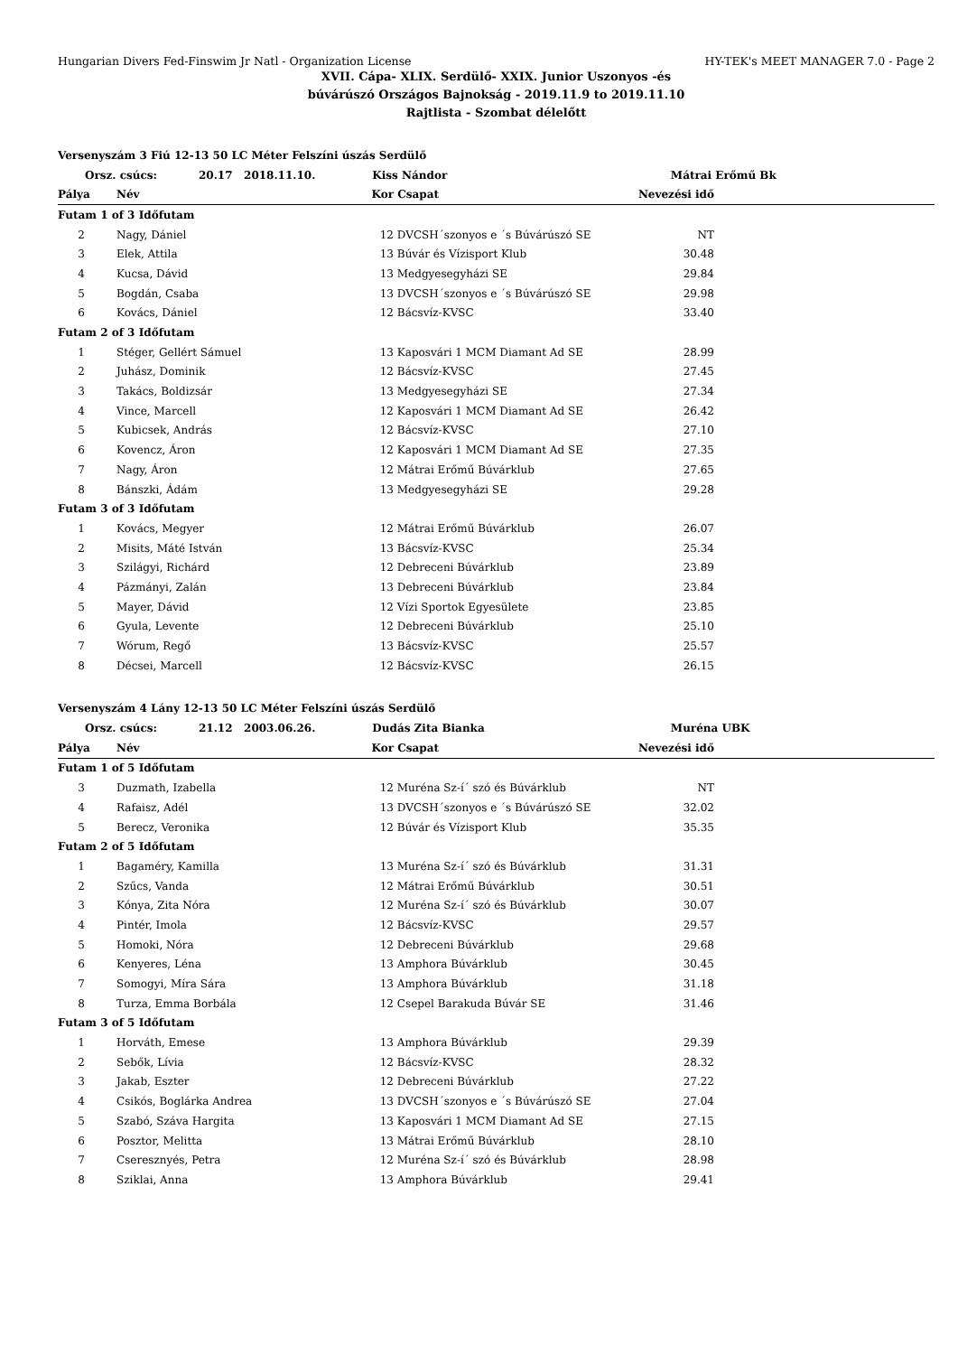Hungarian Divers Fed-Finswim Jr Natl - Organization License HY-TEK's MEET MANAGER 7.0 - Page 2
XVII. Cápa- XLIX. Serdülő- XXIX. Junior Uszonyos -és
búvárúszó Országos Bajnokság - 2019.11.9 to 2019.11.10
Rajtlista - Szombat délelőtt
| Versenyszám 3 Fiú 12-13 50 LC Méter Felszíni úszás Serdülő | | | | | | |
| | Orsz. csúcs: 20.17 2018.11.10. | | Kiss Nándor | | Mátrai Erőmű Bk | |
| Pálya | | Név | Kor | Csapat | Nevezési idő | |
| Futam 1 of 3 Időfutam | | | | | | |
| 2 | | Nagy, Dániel | 12 | DVCSH´szonyos e ´s Búvárúszó SE | NT | |
| 3 | | Elek, Attila | 13 | Búvár és Vízisport Klub | 30.48 | |
| 4 | | Kucsa, Dávid | 13 | Medgyesegyházi SE | 29.84 | |
| 5 | | Bogdán, Csaba | 13 | DVCSH´szonyos e ´s Búvárúszó SE | 29.98 | |
| 6 | | Kovács, Dániel | 12 | Bácsvíz-KVSC | 33.40 | |
| Futam 2 of 3 Időfutam | | | | | | |
| 1 | | Stéger, Gellért Sámuel | 13 | Kaposvári 1 MCM Diamant Ad SE | 28.99 | |
| 2 | | Juhász, Dominik | 12 | Bácsvíz-KVSC | 27.45 | |
| 3 | | Takács, Boldizsár | 13 | Medgyesegyházi SE | 27.34 | |
| 4 | | Vince, Marcell | 12 | Kaposvári 1 MCM Diamant Ad SE | 26.42 | |
| 5 | | Kubicsek, András | 12 | Bácsvíz-KVSC | 27.10 | |
| 6 | | Kovencz, Áron | 12 | Kaposvári 1 MCM Diamant Ad SE | 27.35 | |
| 7 | | Nagy, Áron | 12 | Mátrai Erőmű Búvárklub | 27.65 | |
| 8 | | Bánszki, Ádám | 13 | Medgyesegyházi SE | 29.28 | |
| Futam 3 of 3 Időfutam | | | | | | |
| 1 | | Kovács, Megyer | 12 | Mátrai Erőmű Búvárklub | 26.07 | |
| 2 | | Misits, Máté István | 13 | Bácsvíz-KVSC | 25.34 | |
| 3 | | Szilágyi, Richárd | 12 | Debreceni Búvárklub | 23.89 | |
| 4 | | Pázmányi, Zalán | 13 | Debreceni Búvárklub | 23.84 | |
| 5 | | Mayer, Dávid | 12 | Vízi Sportok Egyesülete | 23.85 | |
| 6 | | Gyula, Levente | 12 | Debreceni Búvárklub | 25.10 | |
| 7 | | Wórum, Regő | 13 | Bácsvíz-KVSC | 25.57 | |
| 8 | | Décsei, Marcell | 12 | Bácsvíz-KVSC | 26.15 | |
| Versenyszám 4 Lány 12-13 50 LC Méter Felszíni úszás Serdülő | | | | | | |
| | Orsz. csúcs: 21.12 2003.06.26. | | Dudás Zita Bianka | | Muréna UBK | |
| Pálya | | Név | Kor | Csapat | Nevezési idő | |
| Futam 1 of 5 Időfutam | | | | | | |
| 3 | | Duzmath, Izabella | 12 | Muréna Sz-í´ szó és Búvárklub | NT | |
| 4 | | Rafaisz, Adél | 13 | DVCSH´szonyos e ´s Búvárúszó SE | 32.02 | |
| 5 | | Berecz, Veronika | 12 | Búvár és Vízisport Klub | 35.35 | |
| Futam 2 of 5 Időfutam | | | | | | |
| 1 | | Bagaméry, Kamilla | 13 | Muréna Sz-í´ szó és Búvárklub | 31.31 | |
| 2 | | Szűcs, Vanda | 12 | Mátrai Erőmű Búvárklub | 30.51 | |
| 3 | | Kónya, Zita Nóra | 12 | Muréna Sz-í´ szó és Búvárklub | 30.07 | |
| 4 | | Pintér, Imola | 12 | Bácsvíz-KVSC | 29.57 | |
| 5 | | Homoki, Nóra | 12 | Debreceni Búvárklub | 29.68 | |
| 6 | | Kenyeres, Léna | 13 | Amphora Búvárklub | 30.45 | |
| 7 | | Somogyi, Míra Sára | 13 | Amphora Búvárklub | 31.18 | |
| 8 | | Turza, Emma Borbála | 12 | Csepel Barakuda Búvár SE | 31.46 | |
| Futam 3 of 5 Időfutam | | | | | | |
| 1 | | Horváth, Emese | 13 | Amphora Búvárklub | 29.39 | |
| 2 | | Sebők, Lívia | 12 | Bácsvíz-KVSC | 28.32 | |
| 3 | | Jakab, Eszter | 12 | Debreceni Búvárklub | 27.22 | |
| 4 | | Csikós, Boglárka Andrea | 13 | DVCSH´szonyos e ´s Búvárúszó SE | 27.04 | |
| 5 | | Szabó, Száva Hargita | 13 | Kaposvári 1 MCM Diamant Ad SE | 27.15 | |
| 6 | | Posztor, Melitta | 13 | Mátrai Erőmű Búvárklub | 28.10 | |
| 7 | | Cseresznyés, Petra | 12 | Muréna Sz-í´ szó és Búvárklub | 28.98 | |
| 8 | | Sziklai, Anna | 13 | Amphora Búvárklub | 29.41 | |